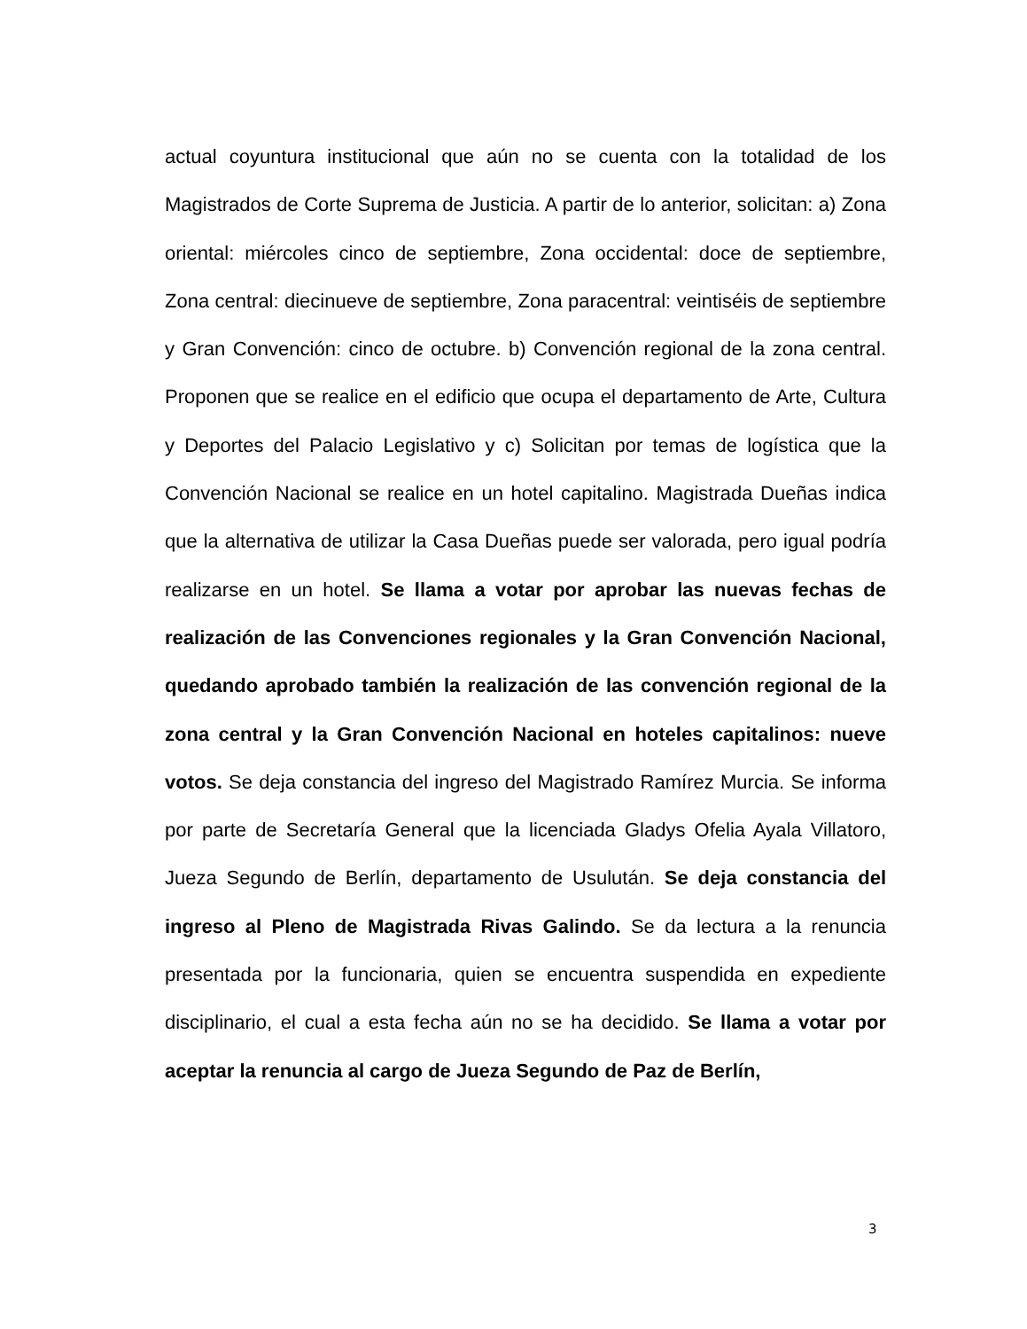actual coyuntura institucional que aún no se cuenta con la totalidad de los Magistrados de Corte Suprema de Justicia. A partir de lo anterior, solicitan: a) Zona oriental: miércoles cinco de septiembre, Zona occidental: doce de septiembre, Zona central: diecinueve de septiembre, Zona paracentral: veintiséis de septiembre y Gran Convención: cinco de octubre. b) Convención regional de la zona central. Proponen que se realice en el edificio que ocupa el departamento de Arte, Cultura y Deportes del Palacio Legislativo y c) Solicitan por temas de logística que la Convención Nacional se realice en un hotel capitalino. Magistrada Dueñas indica que la alternativa de utilizar la Casa Dueñas puede ser valorada, pero igual podría realizarse en un hotel. Se llama a votar por aprobar las nuevas fechas de realización de las Convenciones regionales y la Gran Convención Nacional, quedando aprobado también la realización de las convención regional de la zona central y la Gran Convención Nacional en hoteles capitalinos: nueve votos. Se deja constancia del ingreso del Magistrado Ramírez Murcia. Se informa por parte de Secretaría General que la licenciada Gladys Ofelia Ayala Villatoro, Jueza Segundo de Berlín, departamento de Usulután. Se deja constancia del ingreso al Pleno de Magistrada Rivas Galindo. Se da lectura a la renuncia presentada por la funcionaria, quien se encuentra suspendida en expediente disciplinario, el cual a esta fecha aún no se ha decidido. Se llama a votar por aceptar la renuncia al cargo de Jueza Segundo de Paz de Berlín,
3